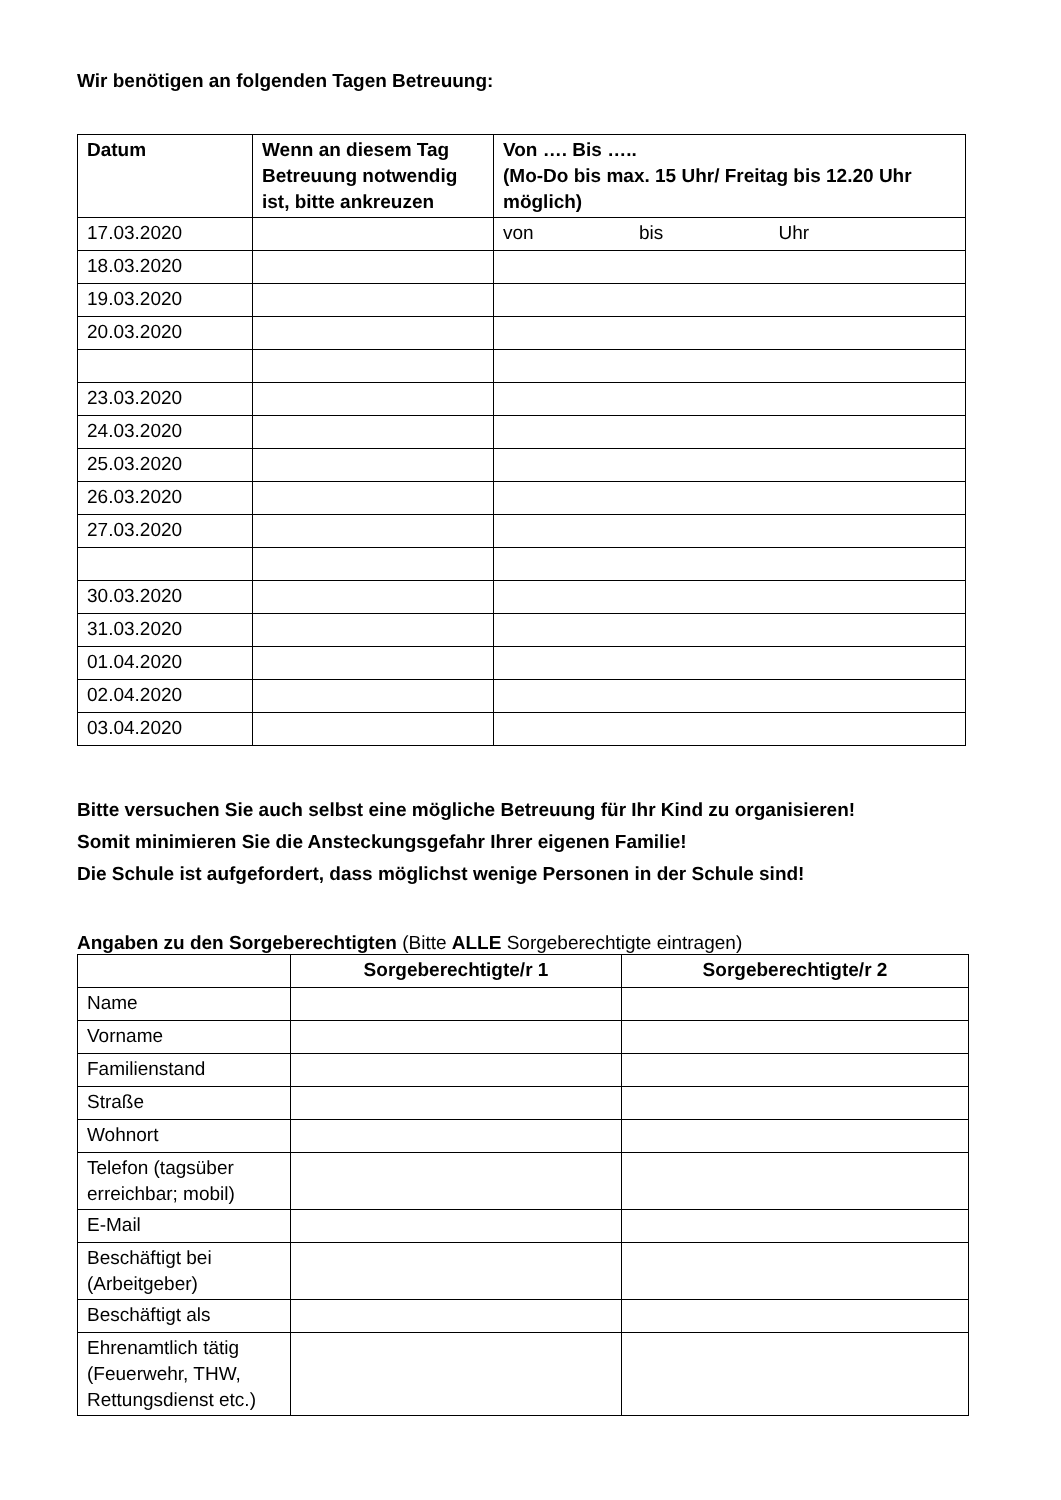Wir benötigen an folgenden Tagen Betreuung:
| Datum | Wenn an diesem Tag Betreuung notwendig ist, bitte ankreuzen | Von …. Bis ….. (Mo-Do bis max. 15 Uhr/ Freitag bis 12.20 Uhr möglich) |
| --- | --- | --- |
| 17.03.2020 | | von bis Uhr |
| 18.03.2020 | | |
| 19.03.2020 | | |
| 20.03.2020 | | |
| 23.03.2020 | | |
| 24.03.2020 | | |
| 25.03.2020 | | |
| 26.03.2020 | | |
| 27.03.2020 | | |
| 30.03.2020 | | |
| 31.03.2020 | | |
| 01.04.2020 | | |
| 02.04.2020 | | |
| 03.04.2020 | | |
Bitte versuchen Sie auch selbst eine mögliche Betreuung für Ihr Kind zu organisieren!
Somit minimieren Sie die Ansteckungsgefahr Ihrer eigenen Familie!
Die Schule ist aufgefordert, dass möglichst wenige Personen in der Schule sind!
Angaben zu den Sorgeberechtigten (Bitte ALLE Sorgeberechtigte eintragen)
| | Sorgeberechtigte/r 1 | Sorgeberechtigte/r 2 |
| --- | --- | --- |
| Name | | |
| Vorname | | |
| Familienstand | | |
| Straße | | |
| Wohnort | | |
| Telefon (tagsüber erreichbar; mobil) | | |
| E-Mail | | |
| Beschäftigt bei (Arbeitgeber) | | |
| Beschäftigt als | | |
| Ehrenamtlich tätig (Feuerwehr, THW, Rettungsdienst etc.) | | |